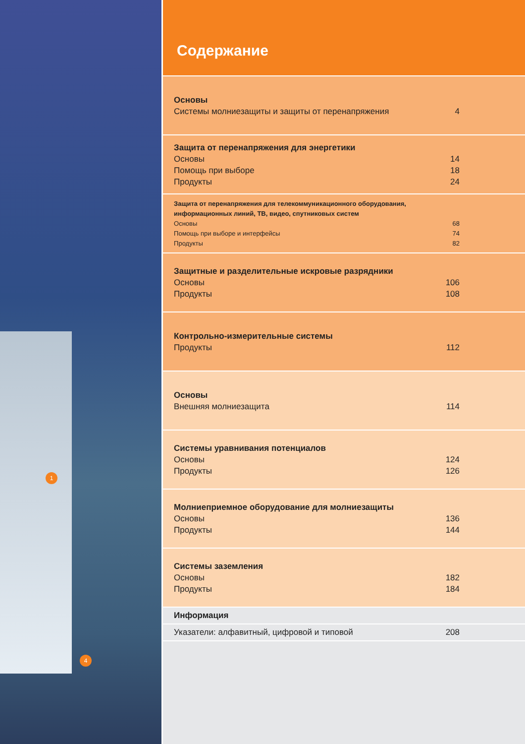1
4
Содержание
Основы
Системы молниезащиты и защиты от перенапряжения 4
Защита от перенапряжения для энергетики
Основы 14
Помощь при выборе 18
Продукты 24
Защита от перенапряжения для телекоммуникационного оборудования, информационных линий, ТВ, видео, спутниковых систем
Основы 68
Помощь при выборе и интерфейсы 74
Продукты 82
Защитные и разделительные искровые разрядники
Основы 106
Продукты 108
Контрольно-измерительные системы
Продукты 112
Основы
Внешняя молниезащита 114
Системы уравнивания потенциалов
Основы 124
Продукты 126
Молниеприемное оборудование для молниезащиты
Основы 136
Продукты 144
Системы заземления
Основы 182
Продукты 184
Информация
Указатели: алфавитный, цифровой и типовой 208